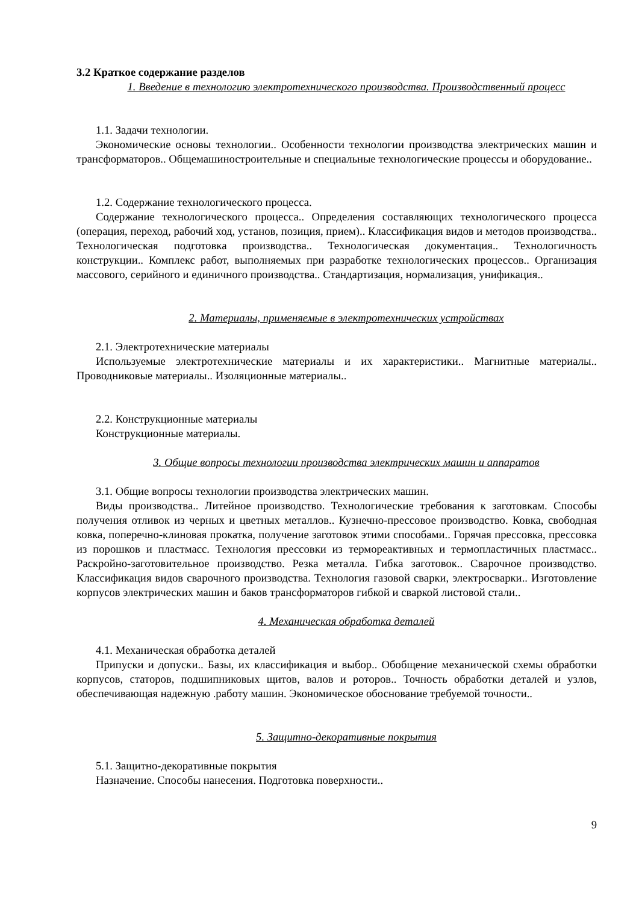3.2 Краткое содержание разделов
1. Введение в технологию электротехнического производства. Производственный процесс
1.1. Задачи технологии.
Экономические основы технологии.. Особенности технологии производства электрических машин и трансформаторов.. Общемашиностроительные и специальные технологические процессы и оборудование..
1.2. Содержание технологического процесса.
Содержание технологического процесса.. Определения составляющих технологического процесса (операция, переход, рабочий ход, установ, позиция, прием).. Классификация видов и методов производства.. Технологическая подготовка производства.. Технологическая документация.. Технологичность конструкции.. Комплекс работ, выполняемых при разработке технологических процессов.. Организация массового, серийного и единичного производства.. Стандартизация, нормализация, унификация..
2. Материалы, применяемые в электротехнических устройствах
2.1. Электротехнические материалы
Используемые электротехнические материалы и их характеристики.. Магнитные материалы.. Проводниковые материалы.. Изоляционные материалы..
2.2. Конструкционные материалы
Конструкционные материалы.
3. Общие вопросы технологии производства электрических машин и аппаратов
3.1. Общие вопросы технологии производства электрических машин.
Виды производства.. Литейное производство. Технологические требования к заготовкам. Способы получения отливок из черных и цветных металлов.. Кузнечно-прессовое производство. Ковка, свободная ковка, поперечно-клиновая прокатка, получение заготовок этими способами.. Горячая прессовка, прессовка из порошков и пластмасс. Технология прессовки из термореактивных и термопластичных пластмасс.. Раскройно-заготовительное производство. Резка металла. Гибка заготовок.. Сварочное производство. Классификация видов сварочного производства. Технология газовой сварки, электросварки.. Изготовление корпусов электрических машин и баков трансформаторов гибкой и сваркой листовой стали..
4. Механическая обработка деталей
4.1. Механическая обработка деталей
Припуски и допуски.. Базы, их классификация и выбор.. Обобщение механической схемы обработки корпусов, статоров, подшипниковых щитов, валов и роторов.. Точность обработки деталей и узлов, обеспечивающая надежную .работу машин. Экономическое обоснование требуемой точности..
5. Защитно-декоративные покрытия
5.1. Защитно-декоративные покрытия
Назначение. Способы нанесения. Подготовка поверхности..
9